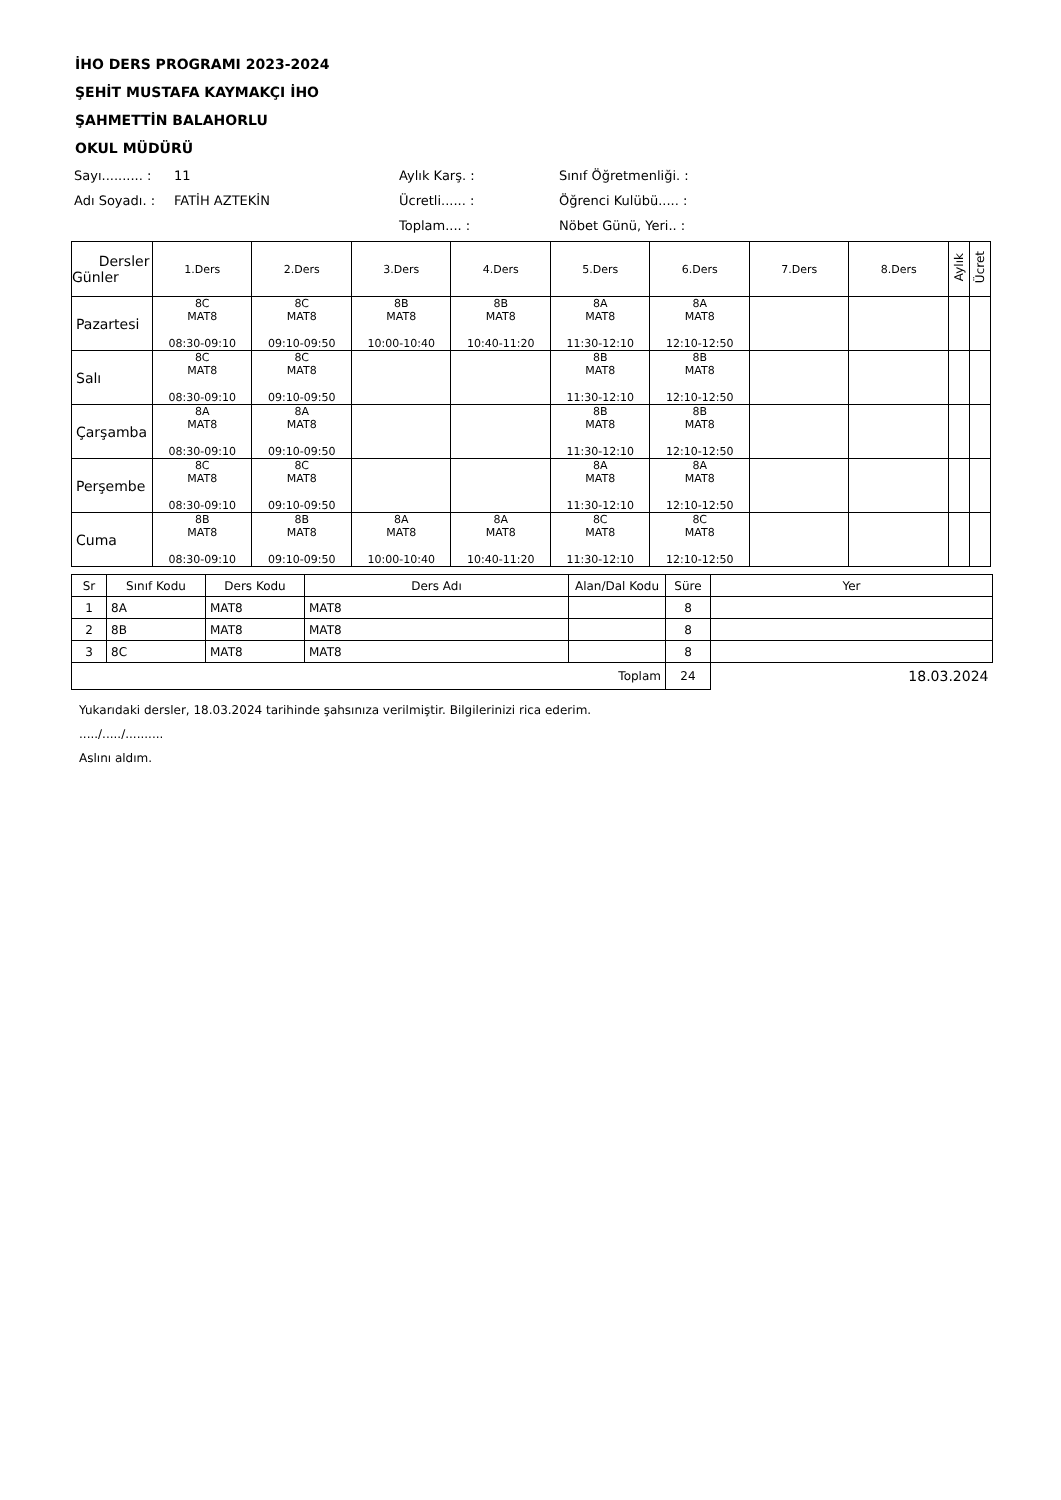İHO DERS PROGRAMI 2023-2024
ŞEHİT MUSTAFA KAYMAKÇI İHO
ŞAHMETTİN BALAHORLU
OKUL MÜDÜRÜ
Sayı.......... :
11
Aylık Karş. :
Sınıf Öğretmenliği. :
Adı Soyadı. :
FATİH AZTEKİN
Ücretli...... :
Öğrenci Kulübü..... :
Toplam.... :
Nöbet Günü, Yeri.. :
| Dersler Günler | 1.Ders | 2.Ders | 3.Ders | 4.Ders | 5.Ders | 6.Ders | 7.Ders | 8.Ders | Aylık | Ücret |
| --- | --- | --- | --- | --- | --- | --- | --- | --- | --- | --- |
| Pazartesi | 8C MAT8 08:30-09:10 | 8C MAT8 09:10-09:50 | 8B MAT8 10:00-10:40 | 8B MAT8 10:40-11:20 | 8A MAT8 11:30-12:10 | 8A MAT8 12:10-12:50 | | | | |
| Salı | 8C MAT8 08:30-09:10 | 8C MAT8 09:10-09:50 | | | 8B MAT8 11:30-12:10 | 8B MAT8 12:10-12:50 | | | | |
| Çarşamba | 8A MAT8 08:30-09:10 | 8A MAT8 09:10-09:50 | | | 8B MAT8 11:30-12:10 | 8B MAT8 12:10-12:50 | | | | |
| Perşembe | 8C MAT8 08:30-09:10 | 8C MAT8 09:10-09:50 | | | 8A MAT8 11:30-12:10 | 8A MAT8 12:10-12:50 | | | | |
| Cuma | 8B MAT8 08:30-09:10 | 8B MAT8 09:10-09:50 | 8A MAT8 10:00-10:40 | 8A MAT8 10:40-11:20 | 8C MAT8 11:30-12:10 | 8C MAT8 12:10-12:50 | | | | |
| Sr | Sınıf Kodu | Ders Kodu | Ders Adı | Alan/Dal Kodu | Süre | Yer |
| --- | --- | --- | --- | --- | --- | --- |
| 1 | 8A | MAT8 | MAT8 | | 8 | |
| 2 | 8B | MAT8 | MAT8 | | 8 | |
| 3 | 8C | MAT8 | MAT8 | | 8 | |
| Toplam | | | | | 24 | 18.03.2024 |
Yukarıdaki dersler, 18.03.2024 tarihinde şahsınıza verilmiştir. Bilgilerinizi rica ederim.
...../...../..........
Aslını aldım.